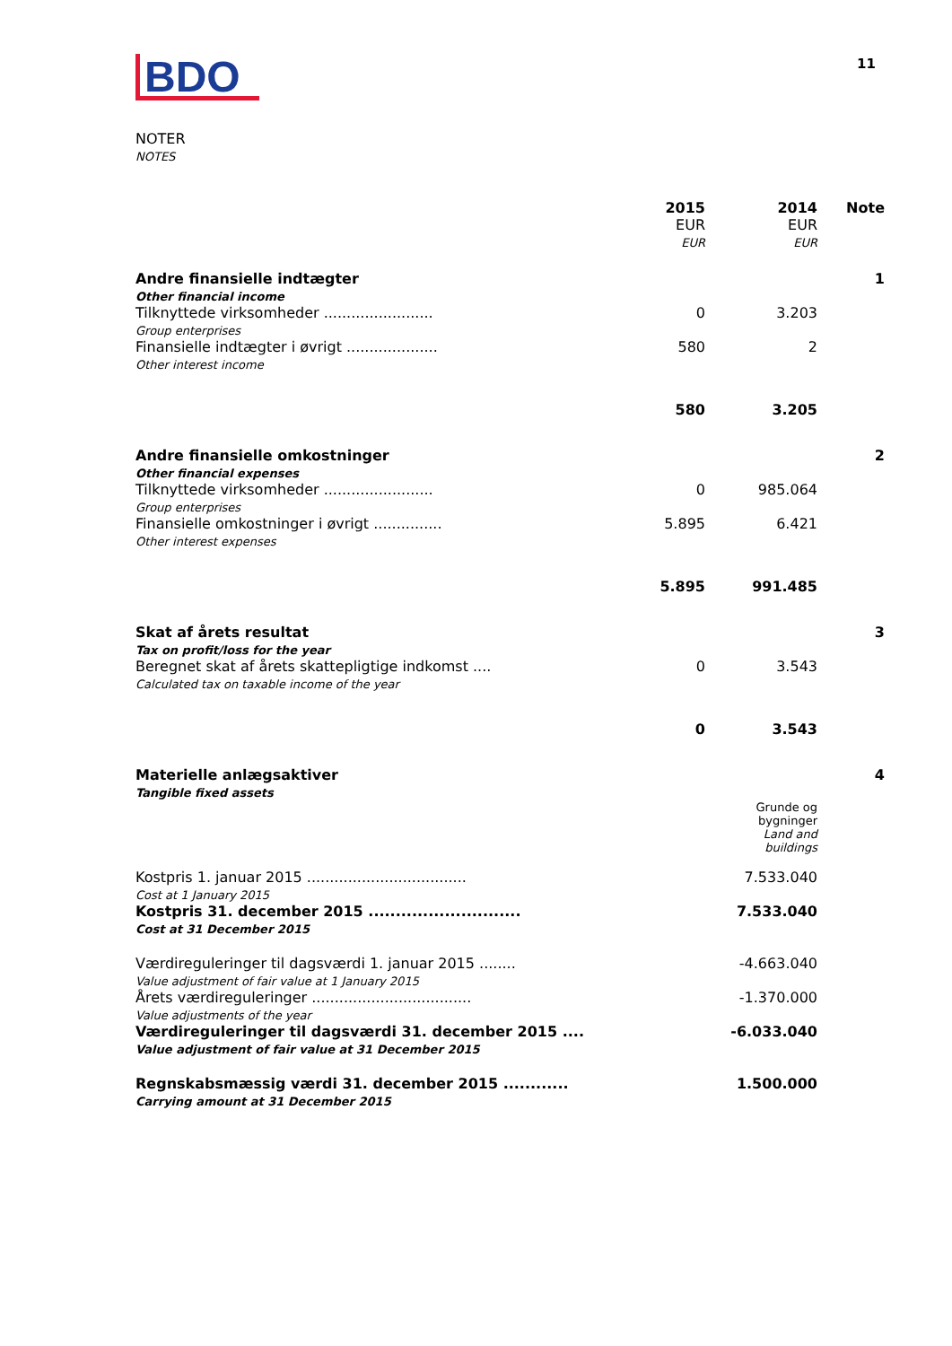BDO
11
NOTER
NOTES
| | 2015 EUR EUR | 2014 EUR EUR | Note |
| --- | --- | --- | --- |
| Andre finansielle indtægter Other financial income | | | 1 |
| Tilknyttede virksomheder ........................ Group enterprises | 0 | 3.203 | |
| Finansielle indtægter i øvrigt .................... Other interest income | 580 | 2 | |
| | 580 | 3.205 | |
| Andre finansielle omkostninger Other financial expenses | | | 2 |
| Tilknyttede virksomheder ........................ Group enterprises | 0 | 985.064 | |
| Finansielle omkostninger i øvrigt ............... Other interest expenses | 5.895 | 6.421 | |
| | 5.895 | 991.485 | |
| Skat af årets resultat Tax on profit/loss for the year | | | 3 |
| Beregnet skat af årets skattepligtige indkomst .... Calculated tax on taxable income of the year | 0 | 3.543 | |
| | 0 | 3.543 | |
| Materielle anlægsaktiver Tangible fixed assets | | | 4 |
| | | Grunde og bygninger Land and buildings | |
| Kostpris 1. januar 2015 ................................... Cost at 1 January 2015 | | 7.533.040 | |
| Kostpris 31. december 2015 ............................ Cost at 31 December 2015 | | 7.533.040 | |
| Værdireguleringer til dagsværdi 1. januar 2015 ........ Value adjustment of fair value at 1 January 2015 | | -4.663.040 | |
| Årets værdireguleringer ................................... Value adjustments of the year | | -1.370.000 | |
| Værdireguleringer til dagsværdi 31. december 2015 .... Value adjustment of fair value at 31 December 2015 | | -6.033.040 | |
| Regnskabsmæssig værdi 31. december 2015 ............ Carrying amount at 31 December 2015 | | 1.500.000 | |